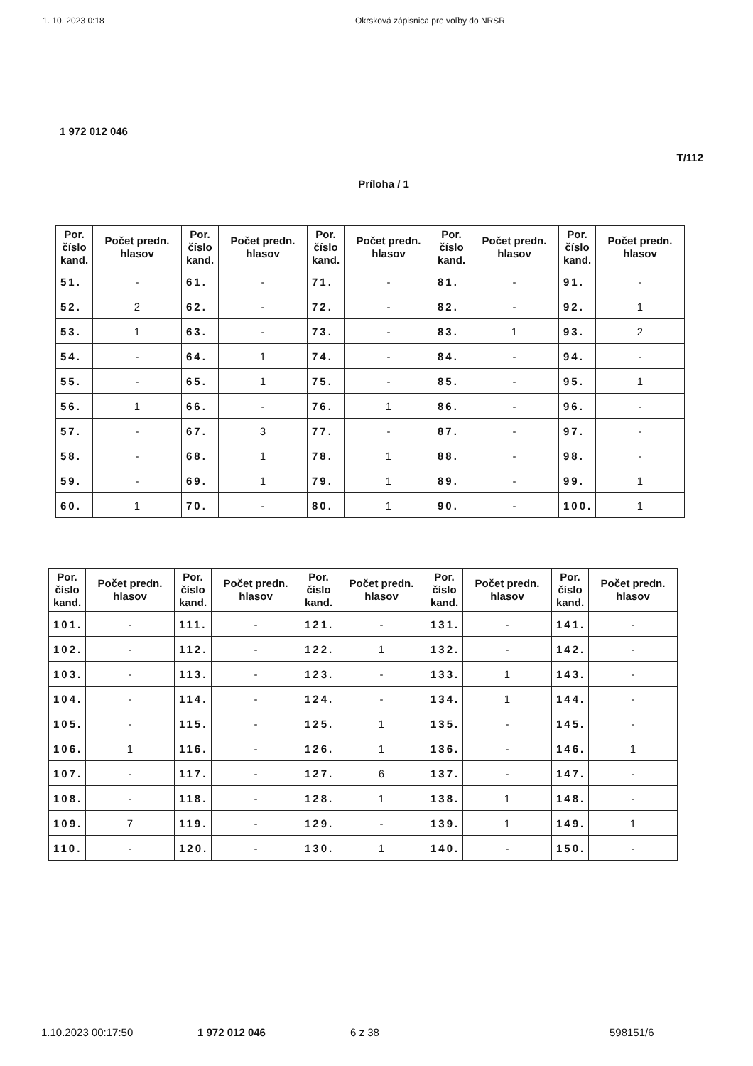1. 10. 2023 0:18 Okrsková zápisnica pre voľby do NRSR
1 972 012 046
T/112
Príloha / 1
| Por. číslo kand. | Počet predn. hlasov | Por. číslo kand. | Počet predn. hlasov | Por. číslo kand. | Počet predn. hlasov | Por. číslo kand. | Počet predn. hlasov | Por. číslo kand. | Počet predn. hlasov |
| --- | --- | --- | --- | --- | --- | --- | --- | --- | --- |
| 51. | - | 61. | - | 71. | - | 81. | - | 91. | - |
| 52. | 2 | 62. | - | 72. | - | 82. | - | 92. | 1 |
| 53. | 1 | 63. | - | 73. | - | 83. | 1 | 93. | 2 |
| 54. | - | 64. | 1 | 74. | - | 84. | - | 94. | - |
| 55. | - | 65. | 1 | 75. | - | 85. | - | 95. | 1 |
| 56. | 1 | 66. | - | 76. | 1 | 86. | - | 96. | - |
| 57. | - | 67. | 3 | 77. | - | 87. | - | 97. | - |
| 58. | - | 68. | 1 | 78. | 1 | 88. | - | 98. | - |
| 59. | - | 69. | 1 | 79. | 1 | 89. | - | 99. | 1 |
| 60. | 1 | 70. | - | 80. | 1 | 90. | - | 100. | 1 |
| Por. číslo kand. | Počet predn. hlasov | Por. číslo kand. | Počet predn. hlasov | Por. číslo kand. | Počet predn. hlasov | Por. číslo kand. | Počet predn. hlasov | Por. číslo kand. | Počet predn. hlasov |
| --- | --- | --- | --- | --- | --- | --- | --- | --- | --- |
| 101. | - | 111. | - | 121. | - | 131. | - | 141. | - |
| 102. | - | 112. | - | 122. | 1 | 132. | - | 142. | - |
| 103. | - | 113. | - | 123. | - | 133. | 1 | 143. | - |
| 104. | - | 114. | - | 124. | - | 134. | 1 | 144. | - |
| 105. | - | 115. | - | 125. | 1 | 135. | - | 145. | - |
| 106. | 1 | 116. | - | 126. | 1 | 136. | - | 146. | 1 |
| 107. | - | 117. | - | 127. | 6 | 137. | - | 147. | - |
| 108. | - | 118. | - | 128. | 1 | 138. | 1 | 148. | - |
| 109. | 7 | 119. | - | 129. | - | 139. | 1 | 149. | 1 |
| 110. | - | 120. | - | 130. | 1 | 140. | - | 150. | - |
1.10.2023 00:17:50 1 972 012 046 6 z 38 598151/6